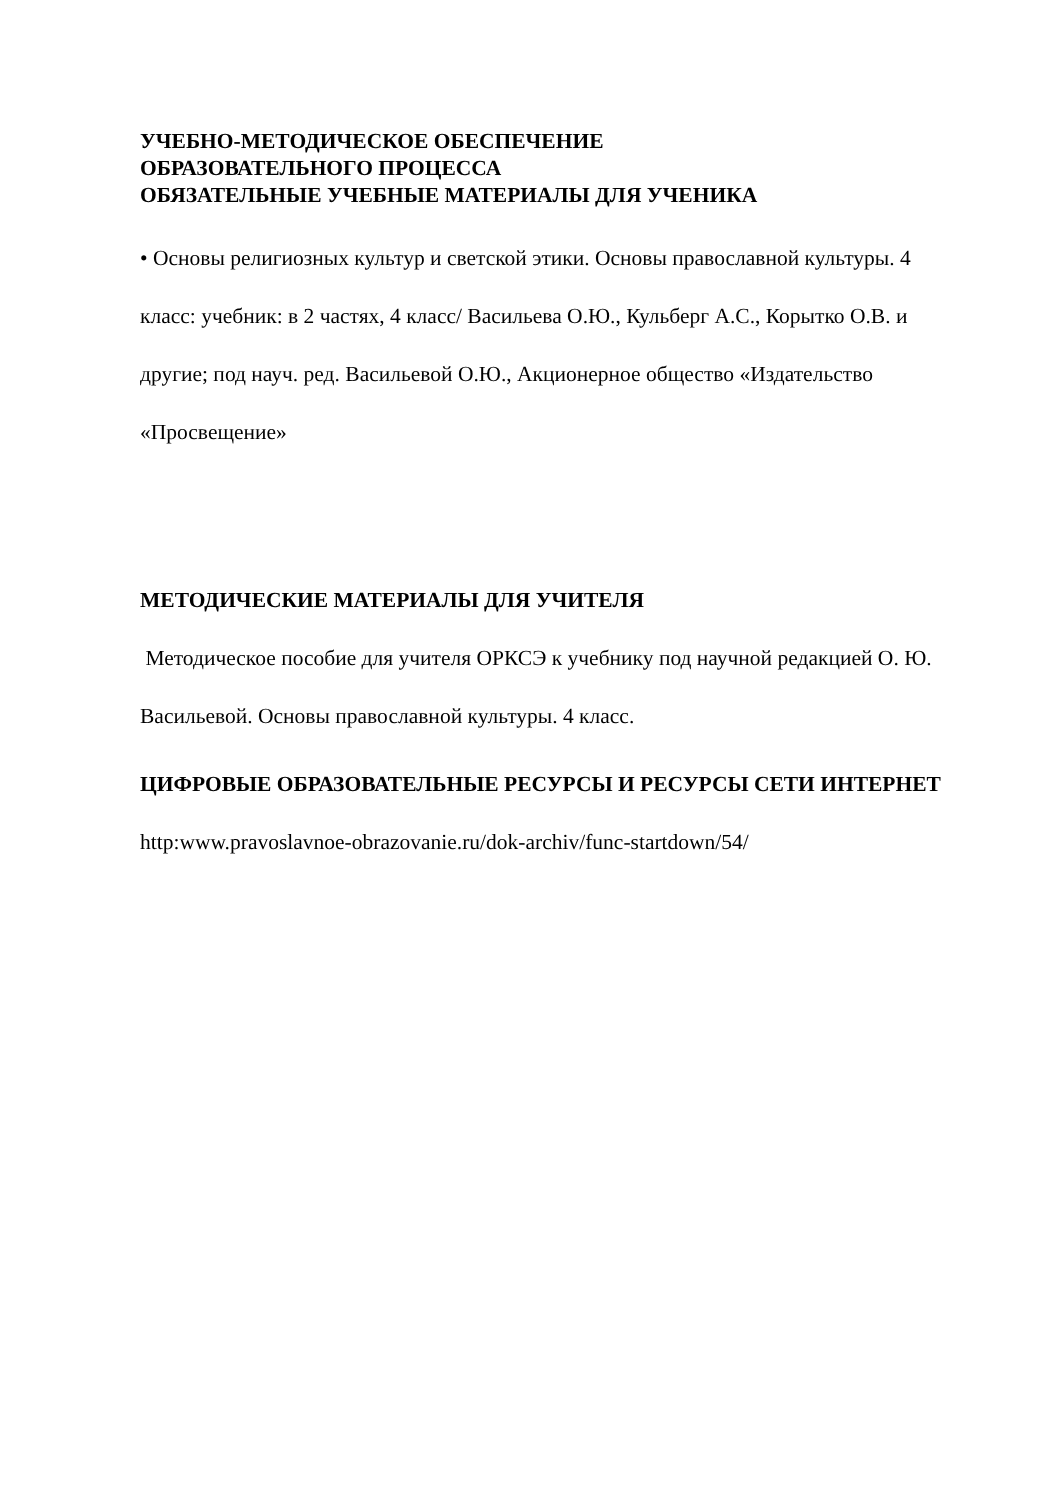УЧЕБНО-МЕТОДИЧЕСКОЕ ОБЕСПЕЧЕНИЕ
ОБРАЗОВАТЕЛЬНОГО ПРОЦЕССА
ОБЯЗАТЕЛЬНЫЕ УЧЕБНЫЕ МАТЕРИАЛЫ ДЛЯ УЧЕНИКА
• Основы религиозных культур и светской этики. Основы православной культуры. 4 класс: учебник: в 2 частях, 4 класс/ Васильева О.Ю., Кульберг А.С., Корытко О.В. и другие; под науч. ред. Васильевой О.Ю., Акционерное общество «Издательство «Просвещение»
МЕТОДИЧЕСКИЕ МАТЕРИАЛЫ ДЛЯ УЧИТЕЛЯ
Методическое пособие для учителя ОРКСЭ к учебнику под научной редакцией О. Ю. Васильевой. Основы православной культуры. 4 класс.
ЦИФРОВЫЕ ОБРАЗОВАТЕЛЬНЫЕ РЕСУРСЫ И РЕСУРСЫ СЕТИ ИНТЕРНЕТ
http:www.pravoslavnoe-obrazovanie.ru/dok-archiv/func-startdown/54/